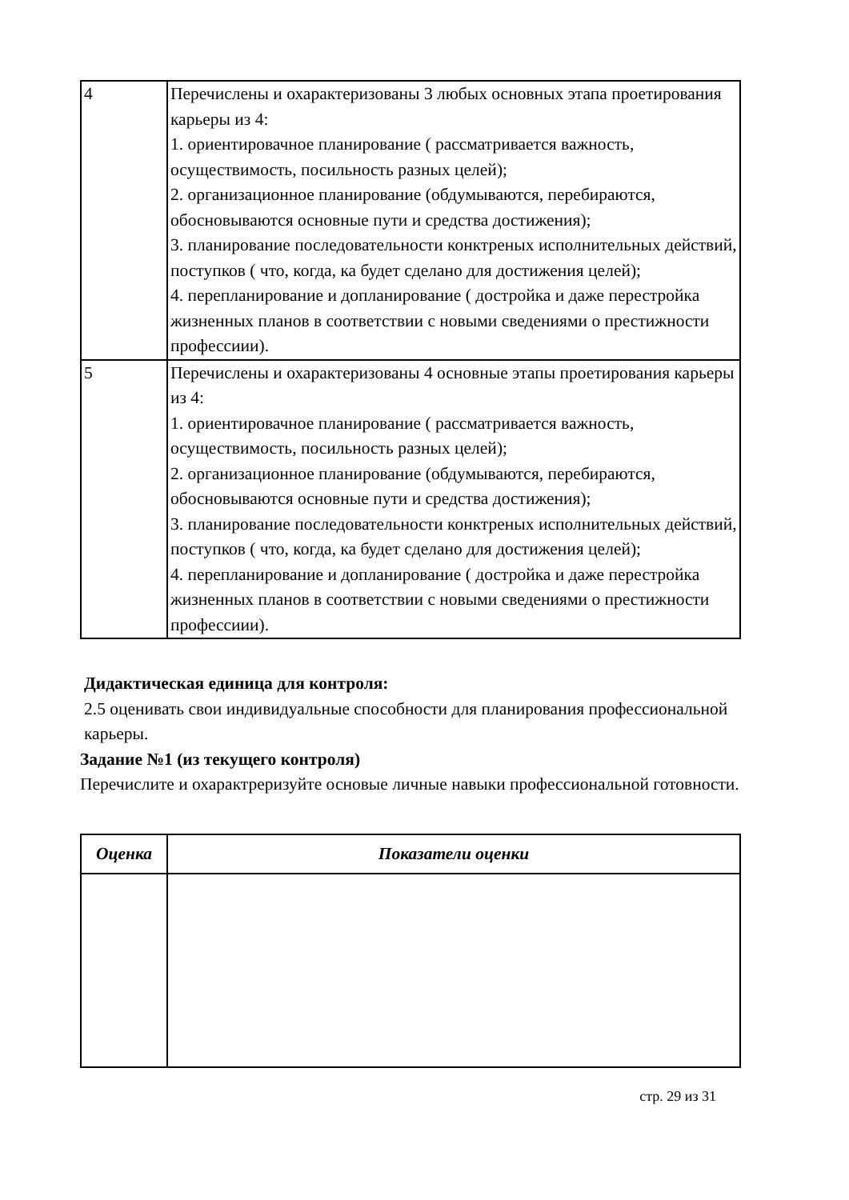| 4 | Перечислены и охарактеризованы 3 любых основных этапа проетирования карьеры из 4: 1. ориентировачное планирование ( рассматривается важность, осуществимость, посильность разных целей); 2. организационное планирование (обдумываются, перебираются, обосновываются основные пути и средства достижения); 3. планирование последовательности конктреных исполнительных действий, поступков ( что, когда, ка будет сделано для достижения целей); 4. перепланирование и допланирование ( достройка и даже перестройка жизненных планов в соответствии с новыми сведениями о престижности профессиии). |
| 5 | Перечислены и охарактеризованы 4 основные этапы проетирования карьеры из 4: 1. ориентировачное планирование ( рассматривается важность, осуществимость, посильность разных целей); 2. организационное планирование (обдумываются, перебираются, обосновываются основные пути и средства достижения); 3. планирование последовательности конктреных исполнительных действий, поступков ( что, когда, ка будет сделано для достижения целей); 4. перепланирование и допланирование ( достройка и даже перестройка жизненных планов в соответствии с новыми сведениями о престижности профессиии). |
Дидактическая единица для контроля:
2.5 оценивать свои индивидуальные способности для планирования профессиональной карьеры.
Задание №1 (из текущего контроля)
Перечислите и охарактреризуйте основые личные навыки профессиональной готовности.
| Оценка | Показатели оценки |
| --- | --- |
стр. 29 из 31